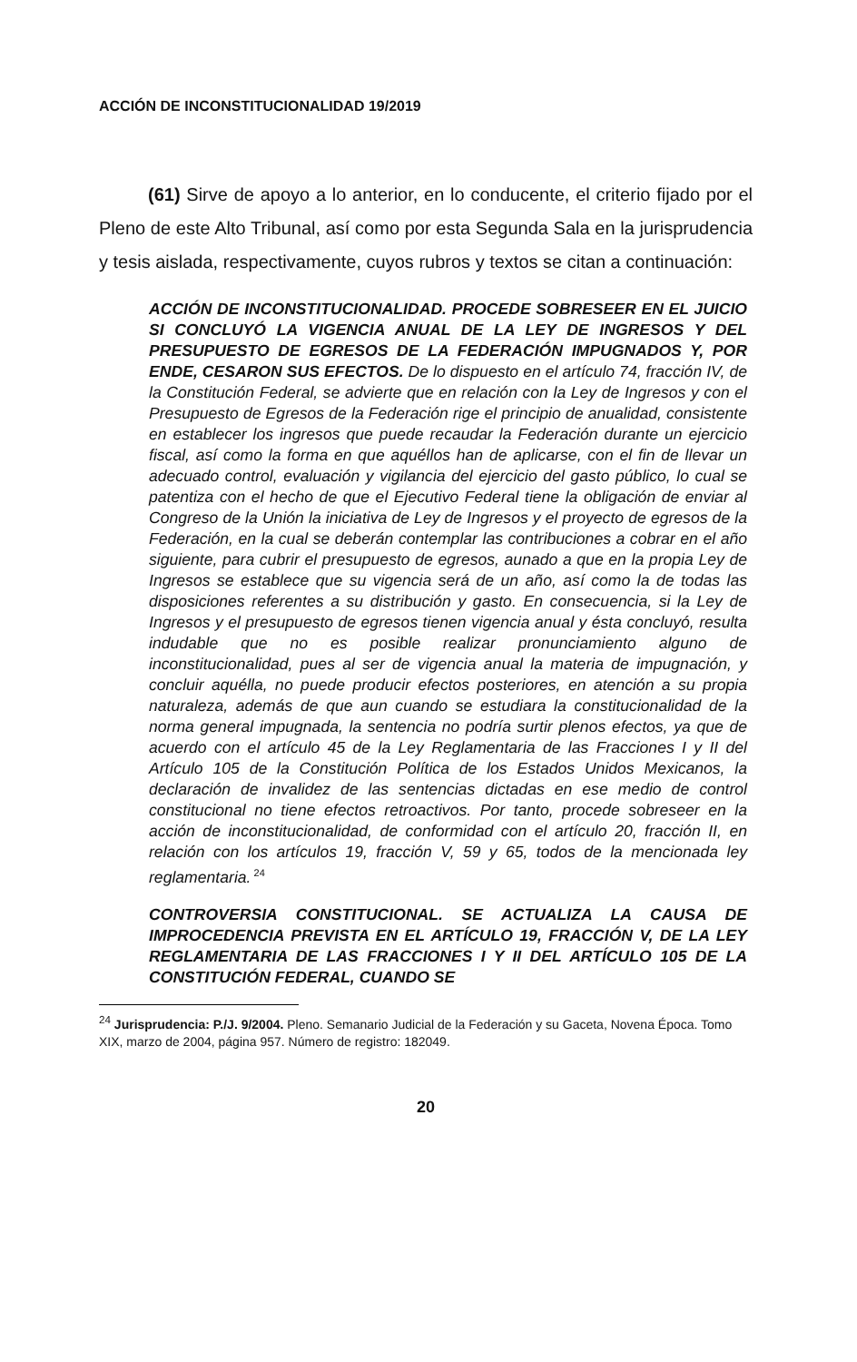ACCIÓN DE INCONSTITUCIONALIDAD 19/2019
(61) Sirve de apoyo a lo anterior, en lo conducente, el criterio fijado por el Pleno de este Alto Tribunal, así como por esta Segunda Sala en la jurisprudencia y tesis aislada, respectivamente, cuyos rubros y textos se citan a continuación:
ACCIÓN DE INCONSTITUCIONALIDAD. PROCEDE SOBRESEER EN EL JUICIO SI CONCLUYÓ LA VIGENCIA ANUAL DE LA LEY DE INGRESOS Y DEL PRESUPUESTO DE EGRESOS DE LA FEDERACIÓN IMPUGNADOS Y, POR ENDE, CESARON SUS EFECTOS. De lo dispuesto en el artículo 74, fracción IV, de la Constitución Federal, se advierte que en relación con la Ley de Ingresos y con el Presupuesto de Egresos de la Federación rige el principio de anualidad, consistente en establecer los ingresos que puede recaudar la Federación durante un ejercicio fiscal, así como la forma en que aquéllos han de aplicarse, con el fin de llevar un adecuado control, evaluación y vigilancia del ejercicio del gasto público, lo cual se patentiza con el hecho de que el Ejecutivo Federal tiene la obligación de enviar al Congreso de la Unión la iniciativa de Ley de Ingresos y el proyecto de egresos de la Federación, en la cual se deberán contemplar las contribuciones a cobrar en el año siguiente, para cubrir el presupuesto de egresos, aunado a que en la propia Ley de Ingresos se establece que su vigencia será de un año, así como la de todas las disposiciones referentes a su distribución y gasto. En consecuencia, si la Ley de Ingresos y el presupuesto de egresos tienen vigencia anual y ésta concluyó, resulta indudable que no es posible realizar pronunciamiento alguno de inconstitucionalidad, pues al ser de vigencia anual la materia de impugnación, y concluir aquélla, no puede producir efectos posteriores, en atención a su propia naturaleza, además de que aun cuando se estudiara la constitucionalidad de la norma general impugnada, la sentencia no podría surtir plenos efectos, ya que de acuerdo con el artículo 45 de la Ley Reglamentaria de las Fracciones I y II del Artículo 105 de la Constitución Política de los Estados Unidos Mexicanos, la declaración de invalidez de las sentencias dictadas en ese medio de control constitucional no tiene efectos retroactivos. Por tanto, procede sobreseer en la acción de inconstitucionalidad, de conformidad con el artículo 20, fracción II, en relación con los artículos 19, fracción V, 59 y 65, todos de la mencionada ley reglamentaria.<sup>24</sup>
CONTROVERSIA CONSTITUCIONAL. SE ACTUALIZA LA CAUSA DE IMPROCEDENCIA PREVISTA EN EL ARTÍCULO 19, FRACCIÓN V, DE LA LEY REGLAMENTARIA DE LAS FRACCIONES I Y II DEL ARTÍCULO 105 DE LA CONSTITUCIÓN FEDERAL, CUANDO SE
<sup>24</sup> Jurisprudencia: P./J. 9/2004. Pleno. Semanario Judicial de la Federación y su Gaceta, Novena Época. Tomo XIX, marzo de 2004, página 957. Número de registro: 182049.
20